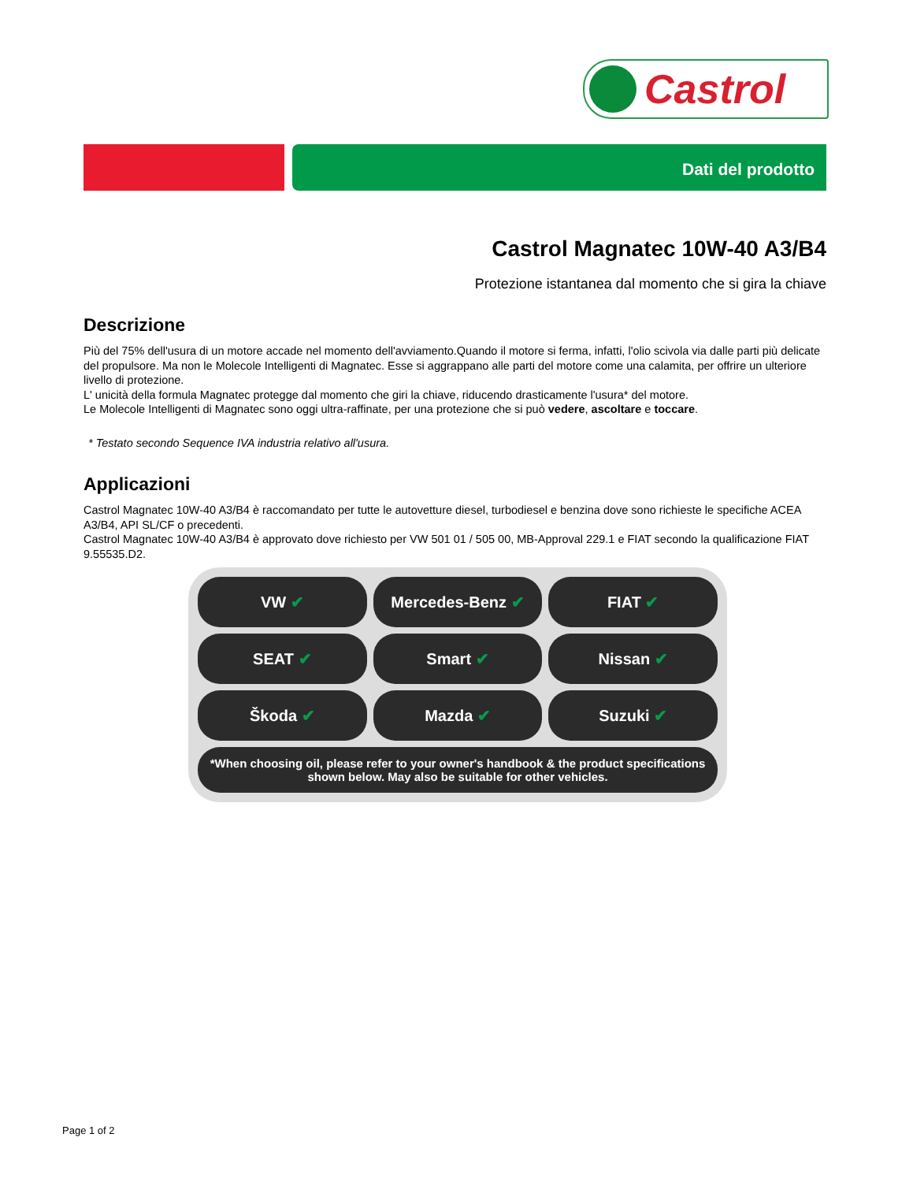Castrol
Dati del prodotto
Castrol Magnatec 10W-40 A3/B4
Protezione istantanea dal momento che si gira la chiave
Descrizione
Più del 75% dell'usura di un motore accade nel momento dell'avviamento.Quando il motore si ferma, infatti, l'olio scivola via dalle parti più delicate del propulsore. Ma non le Molecole Intelligenti di Magnatec. Esse si aggrappano alle parti del motore come una calamita, per offrire un ulteriore livello di protezione.
L' unicità della formula Magnatec protegge dal momento che giri la chiave, riducendo drasticamente l'usura* del motore.
Le Molecole Intelligenti di Magnatec sono oggi ultra-raffinate, per una protezione che si può vedere, ascoltare e toccare.
* Testato secondo Sequence IVA industria relativo all'usura.
Applicazioni
Castrol Magnatec 10W-40 A3/B4 è raccomandato per tutte le autovetture diesel, turbodiesel e benzina dove sono richieste le specifiche ACEA A3/B4, API SL/CF o precedenti.
Castrol Magnatec 10W-40 A3/B4 è approvato dove richiesto per VW 501 01 / 505 00, MB-Approval 229.1 e FIAT secondo la qualificazione FIAT 9.55535.D2.
VW ✔
Mercedes-Benz ✔
FIAT ✔
SEAT ✔
Smart ✔
Nissan ✔
Škoda ✔
Mazda ✔
Suzuki ✔
*When choosing oil, please refer to your owner's handbook & the product specifications shown below. May also be suitable for other vehicles.
Page 1 of 2